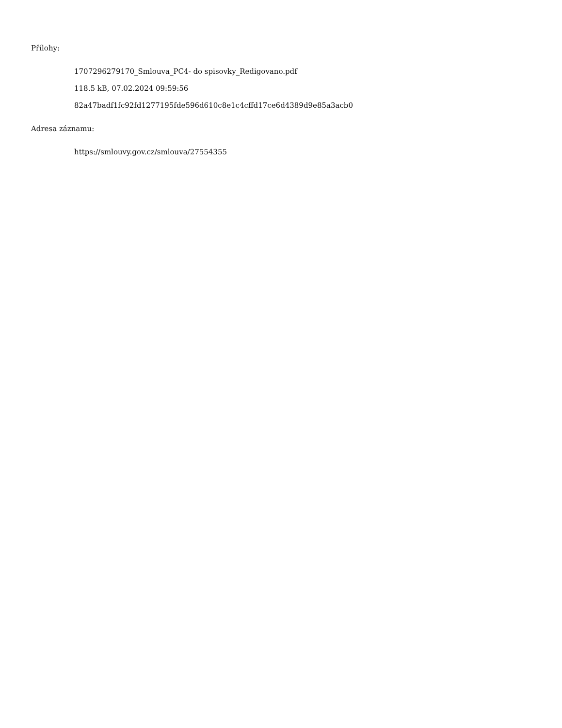Přílohy:
1707296279170_Smlouva_PC4- do spisovky_Redigovano.pdf
118.5 kB, 07.02.2024 09:59:56
82a47badf1fc92fd1277195fde596d610c8e1c4cffd17ce6d4389d9e85a3acb0
Adresa záznamu:
https://smlouvy.gov.cz/smlouva/27554355